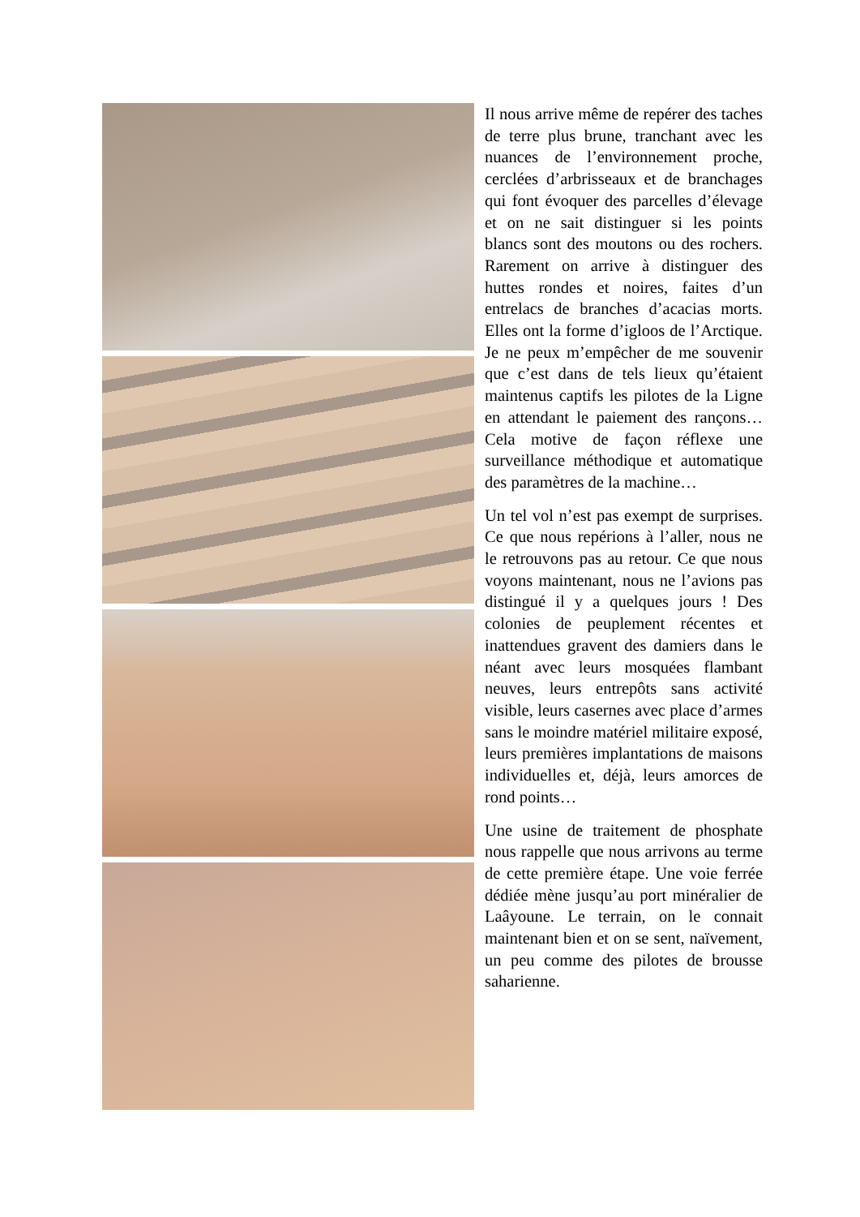Il nous arrive même de repérer des taches de terre plus brune, tranchant avec les nuances de l’environnement proche, cerclées d’arbrisseaux et de branchages qui font évoquer des parcelles d’élevage et on ne sait distinguer si les points blancs sont des moutons ou des rochers. Rarement on arrive à distinguer des huttes rondes et noires, faites d’un entrelacs de branches d’acacias morts. Elles ont la forme d’igloos de l’Arctique. Je ne peux m’empêcher de me souvenir que c’est dans de tels lieux qu’étaient maintenus captifs les pilotes de la Ligne en attendant le paiement des rançons…Cela motive de façon réflexe une surveillance méthodique et automatique des paramètres de la machine…
Un tel vol n’est pas exempt de surprises. Ce que nous repérions à l’aller, nous ne le retrouvons pas au retour. Ce que nous voyons maintenant, nous ne l’avions pas distingué il y a quelques jours ! Des colonies de peuplement récentes et inattendues gravent des damiers dans le néant avec leurs mosquées flambant neuves, leurs entrepôts sans activité visible, leurs casernes avec place d’armes sans le moindre matériel militaire exposé, leurs premières implantations de maisons individuelles et, déjà, leurs amorces de rond points…
Une usine de traitement de phosphate nous rappelle que nous arrivons au terme de cette première étape. Une voie ferrée dédiée mène jusqu’au port minéralier de Laâyoune. Le terrain, on le connait maintenant bien et on se sent, naïvement, un peu comme des pilotes de brousse saharienne.